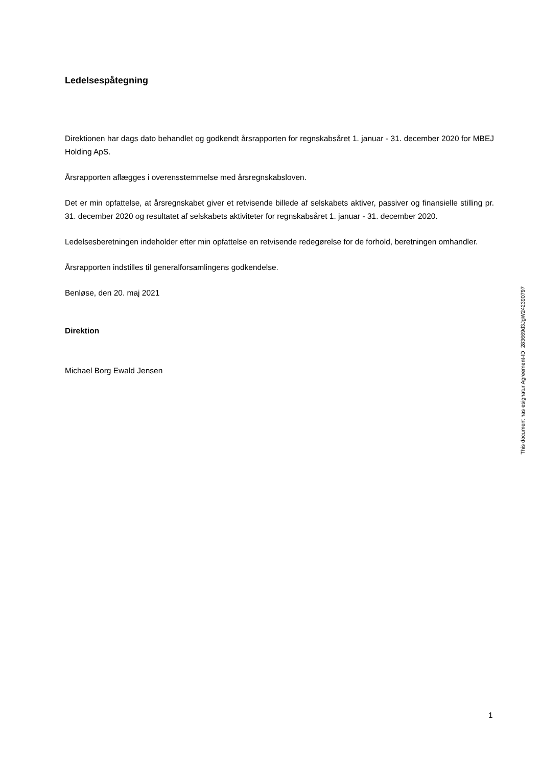Ledelsespåtegning
Direktionen har dags dato behandlet og godkendt årsrapporten for regnskabsåret 1. januar - 31. december 2020 for MBEJ Holding ApS.
Årsrapporten aflægges i overensstemmelse med årsregnskabsloven.
Det er min opfattelse, at årsregnskabet giver et retvisende billede af selskabets aktiver, passiver og finansielle stilling pr. 31. december 2020 og resultatet af selskabets aktiviteter for regnskabsåret 1. januar - 31. december 2020.
Ledelsesberetningen indeholder efter min opfattelse en retvisende redegørelse for de forhold, beretningen omhandler.
Årsrapporten indstilles til generalforsamlingens godkendelse.
Benløse, den 20. maj 2021
Direktion
Michael Borg Ewald Jensen
This document has esignatur Agreement-ID: 283669d3JgW242390797
1